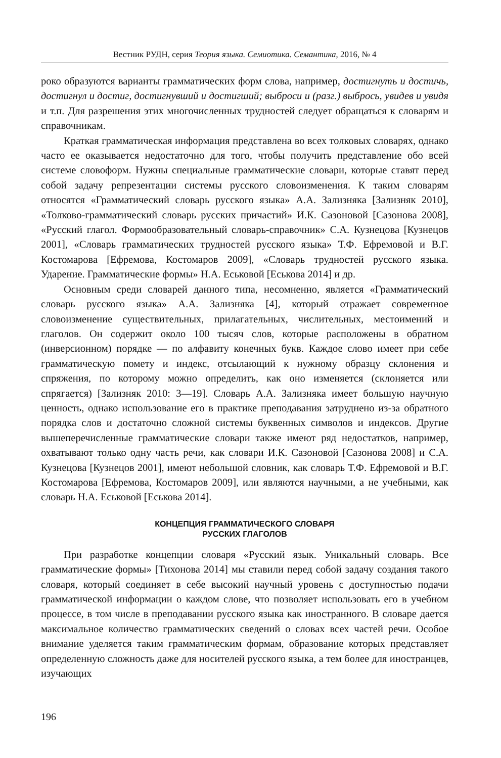Вестник РУДН, серия Теория языка. Семиотика. Семантика, 2016, № 4
роко образуются варианты грамматических форм слова, например, достигнуть и достичь, достигнул и достиг, достигнувший и достигший; выброси и (разг.) выбрось, увидев и увидя и т.п. Для разрешения этих многочисленных трудностей следует обращаться к словарям и справочникам.
Краткая грамматическая информация представлена во всех толковых словарях, однако часто ее оказывается недостаточно для того, чтобы получить представление обо всей системе словоформ. Нужны специальные грамматические словари, которые ставят перед собой задачу репрезентации системы русского словоизменения. К таким словарям относятся «Грамматический словарь русского языка» А.А. Зализняка [Зализняк 2010], «Толково-грамматический словарь русских причастий» И.К. Сазоновой [Сазонова 2008], «Русский глагол. Формообразовательный словарь-справочник» С.А. Кузнецова [Кузнецов 2001], «Словарь грамматических трудностей русского языка» Т.Ф. Ефремовой и В.Г. Костомарова [Ефремова, Костомаров 2009], «Словарь трудностей русского языка. Ударение. Грамматические формы» Н.А. Еськовой [Еськова 2014] и др.
Основным среди словарей данного типа, несомненно, является «Грамматический словарь русского языка» А.А. Зализняка [4], который отражает современное словоизменение существительных, прилагательных, числительных, местоимений и глаголов. Он содержит около 100 тысяч слов, которые расположены в обратном (инверсионном) порядке — по алфавиту конечных букв. Каждое слово имеет при себе грамматическую помету и индекс, отсылающий к нужному образцу склонения и спряжения, по которому можно определить, как оно изменяется (склоняется или спрягается) [Зализняк 2010: 3—19]. Словарь А.А. Зализняка имеет большую научную ценность, однако использование его в практике преподавания затруднено из-за обратного порядка слов и достаточно сложной системы буквенных символов и индексов. Другие вышеперечисленные грамматические словари также имеют ряд недостатков, например, охватывают только одну часть речи, как словари И.К. Сазоновой [Сазонова 2008] и С.А. Кузнецова [Кузнецов 2001], имеют небольшой словник, как словарь Т.Ф. Ефремовой и В.Г. Костомарова [Ефремова, Костомаров 2009], или являются научными, а не учебными, как словарь Н.А. Еськовой [Еськова 2014].
КОНЦЕПЦИЯ ГРАММАТИЧЕСКОГО СЛОВАРЯ
РУССКИХ ГЛАГОЛОВ
При разработке концепции словаря «Русский язык. Уникальный словарь. Все грамматические формы» [Тихонова 2014] мы ставили перед собой задачу создания такого словаря, который соединяет в себе высокий научный уровень с доступностью подачи грамматической информации о каждом слове, что позволяет использовать его в учебном процессе, в том числе в преподавании русского языка как иностранного. В словаре дается максимальное количество грамматических сведений о словах всех частей речи. Особое внимание уделяется таким грамматическим формам, образование которых представляет определенную сложность даже для носителей русского языка, а тем более для иностранцев, изучающих
196